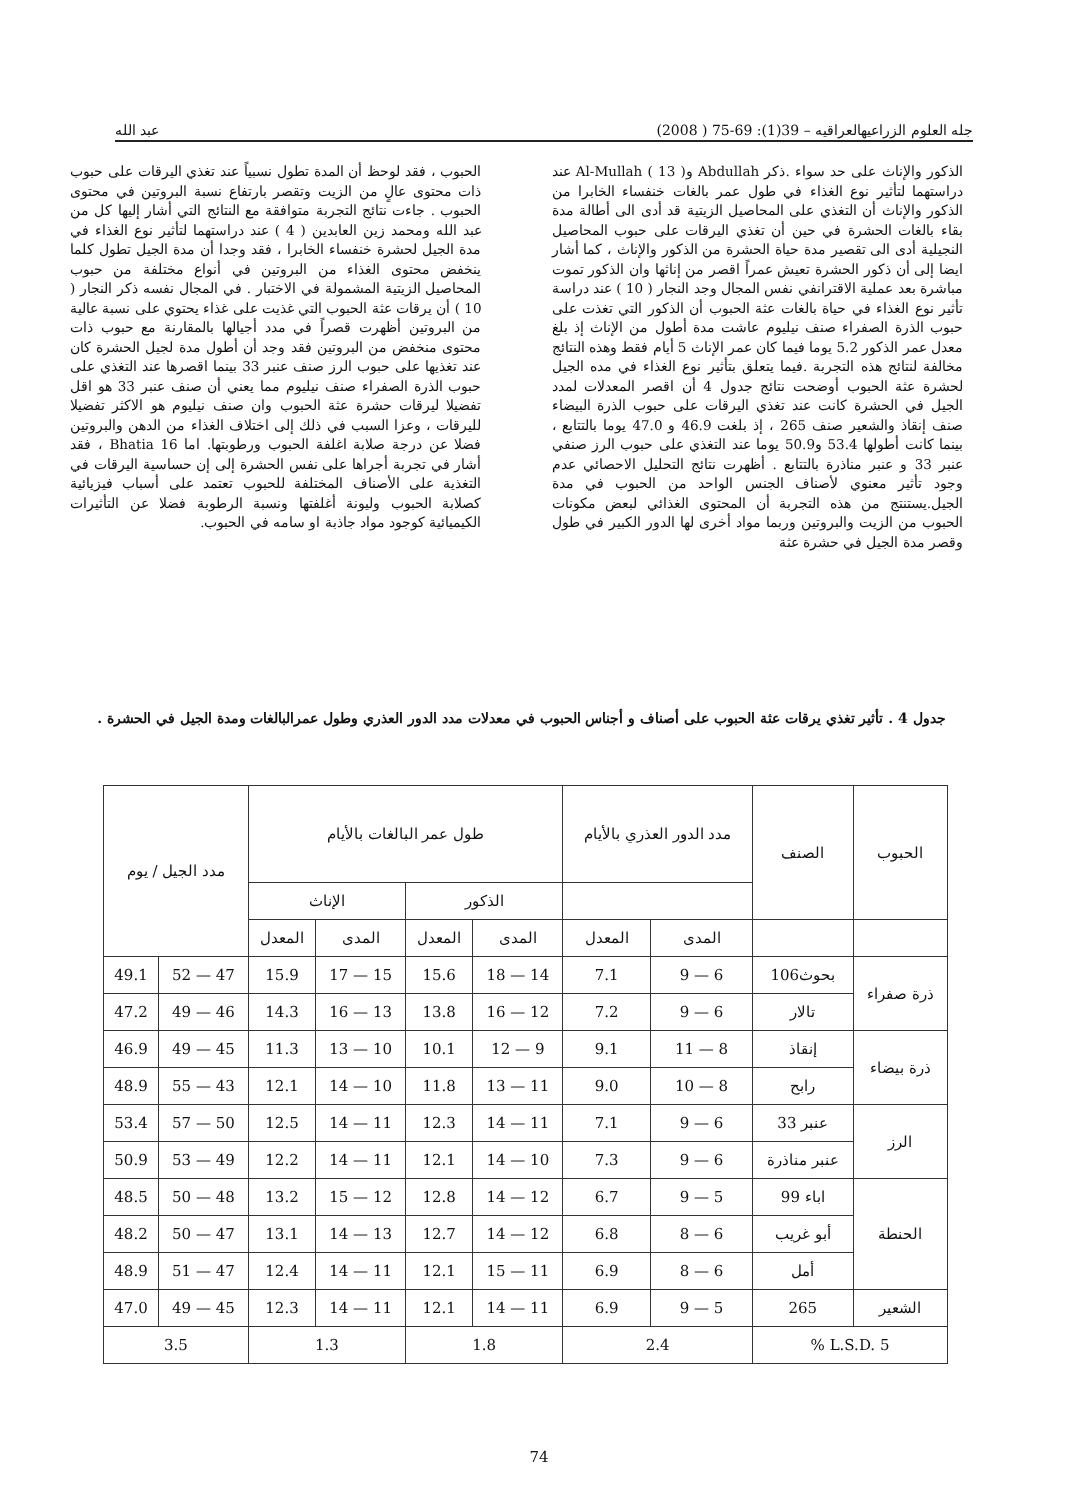جله العلوم الزراعيهالعراقيه – 39(1): 69-75 ( 2008) عبد الله
الذكور والإناث على حد سواء .ذكر Abdullah وAl-Mullah ( 13 ) عند دراستهما لتأثير نوع الغذاء في طول عمر بالغات خنفساء الخابرا من الذكور والإناث أن التغذي على المحاصيل الزيتية قد أدى الى أطالة مدة بقاء بالغات الحشرة في حين أن تغذي اليرقات على حبوب المحاصيل النجيلية أدى الى تقصير مدة حياة الحشرة من الذكور والإناث ، كما أشار ايضا إلى أن ذكور الحشرة تعيش عمراً اقصر من إناثها وان الذكور تموت مباشرة بعد عملية الاقترانفي نفس المجال وجد النجار ( 10 ) عند دراسة تأثير نوع الغذاء في حياة بالغات عثة الحبوب أن الذكور التي تغذت على حبوب الذرة الصفراء صنف نيليوم عاشت مدة أطول من الإناث إذ بلغ معدل عمر الذكور 5.2 يوما فيما كان عمر الإناث 5 أيام فقط وهذه النتائج مخالفة لنتائج هذه التجربة .فيما يتعلق بتأثير نوع الغذاء في مده الجيل لحشرة عثة الحبوب أوضحت نتائج جدول 4 أن اقصر المعدلات لمدد الجيل في الحشرة كانت عند تغذي اليرقات على حبوب الذرة البيضاء صنف إنقاذ والشعير صنف 265 ، إذ بلغت 46.9 و 47.0 يوما بالتتابع ، بينما كانت أطولها 53.4 و50.9 يوما عند التغذي على حبوب الرز صنفي عنبر 33 و عنبر مناذرة بالتتابع . أظهرت نتائج التحليل الاحصائي عدم وجود تأثير معنوي لأصناف الجنس الواحد من الحبوب في مدة الجيل.يستنتج من هذه التجربة أن المحتوى الغذائي لبعض مكونات الحبوب من الزيت والبروتين وربما مواد أخرى لها الدور الكبير في طول وقصر مدة الجيل في حشرة عثة
الحبوب ، فقد لوحظ أن المدة تطول نسبياً عند تغذي اليرقات على حبوب ذات محتوى عالٍ من الزيت وتقصر بارتفاع نسبة البروتين في محتوى الحبوب . جاءت نتائج التجربة متوافقة مع النتائج التي أشار إليها كل من عبد الله ومحمد زين العابدين ( 4 ) عند دراستهما لتأثير نوع الغذاء في مدة الجيل لحشرة خنفساء الخابرا ، فقد وجدا أن مدة الجيل تطول كلما ينخفض محتوى الغذاء من البروتين في أنواع مختلفة من حبوب المحاصيل الزيتية المشمولة في الاختبار . في المجال نفسه ذكر النجار ( 10 ) أن يرقات عثة الحبوب التي غذيت على غذاء يحتوي على نسبة عالية من البروتين أظهرت قصراً في مدد أجيالها بالمقارنة مع حبوب ذات محتوى منخفض من البروتين فقد وجد أن أطول مدة لجيل الحشرة كان عند تغذيها على حبوب الرز صنف عنبر 33 بينما اقصرها عند التغذي على حبوب الذرة الصفراء صنف نيليوم مما يعني أن صنف عنبر 33 هو اقل تفضيلا ليرقات حشرة عثة الحبوب وان صنف نيليوم هو الاكثر تفضيلا لليرقات ، وعزا السبب في ذلك إلى اختلاف الغذاء من الدهن والبروتين فضلا عن درجة صلابة اغلفة الحبوب ورطوبتها. اما Bhatia 16 ، فقد أشار في تجربة أجراها على نفس الحشرة إلى إن حساسية اليرقات في التغذية على الأصناف المختلفة للحبوب تعتمد على أسباب فيزيائية كصلابة الحبوب وليونة أغلفتها ونسبة الرطوبة فضلا عن التأثيرات الكيميائية كوجود مواد جاذبة او سامه في الحبوب.
جدول 4 . تأثير تغذي يرقات عثة الحبوب على أصناف و أجناس الحبوب في معدلات مدد الدور العذري وطول عمرالبالغات ومدة الجيل في الحشرة .
| الحبوب | الصنف | مدد الدور العذري بالأيام | | طول عمر البالغات بالأيام | | | | مدد الجيل / يوم | |
| --- | --- | --- | --- | --- | --- | --- | --- | --- | --- |
| | | | | الذكور | | الإناث | | | |
| | | المدى | المعدل | المدى | المعدل | المدى | المعدل | | |
| ذرة صفراء | بحوث106 | 6 — 9 | 7.1 | 14 — 18 | 15.6 | 15 — 17 | 15.9 | 47 — 52 | 49.1 |
| | تالار | 6 — 9 | 7.2 | 12 — 16 | 13.8 | 13 — 16 | 14.3 | 46 — 49 | 47.2 |
| ذرة بيضاء | إنقاذ | 8 — 11 | 9.1 | 9 — 12 | 10.1 | 10 — 13 | 11.3 | 45 — 49 | 46.9 |
| | رابح | 8 — 10 | 9.0 | 11 — 13 | 11.8 | 10 — 14 | 12.1 | 43 — 55 | 48.9 |
| الرز | عنبر 33 | 6 — 9 | 7.1 | 11 — 14 | 12.3 | 11 — 14 | 12.5 | 50 — 57 | 53.4 |
| | عنبر مناذرة | 6 — 9 | 7.3 | 10 — 14 | 12.1 | 11 — 14 | 12.2 | 49 — 53 | 50.9 |
| الحنطة | اباء 99 | 5 — 9 | 6.7 | 12 — 14 | 12.8 | 12 — 15 | 13.2 | 48 — 50 | 48.5 |
| | أبو غريب | 6 — 8 | 6.8 | 12 — 14 | 12.7 | 13 — 14 | 13.1 | 47 — 50 | 48.2 |
| | أمل | 6 — 8 | 6.9 | 11 — 15 | 12.1 | 11 — 14 | 12.4 | 47 — 51 | 48.9 |
| الشعير | 265 | 5 — 9 | 6.9 | 11 — 14 | 12.1 | 11 — 14 | 12.3 | 45 — 49 | 47.0 |
| L.S.D. 5 % | | 2.4 | | 1.8 | | 1.3 | | 3.5 | |
74